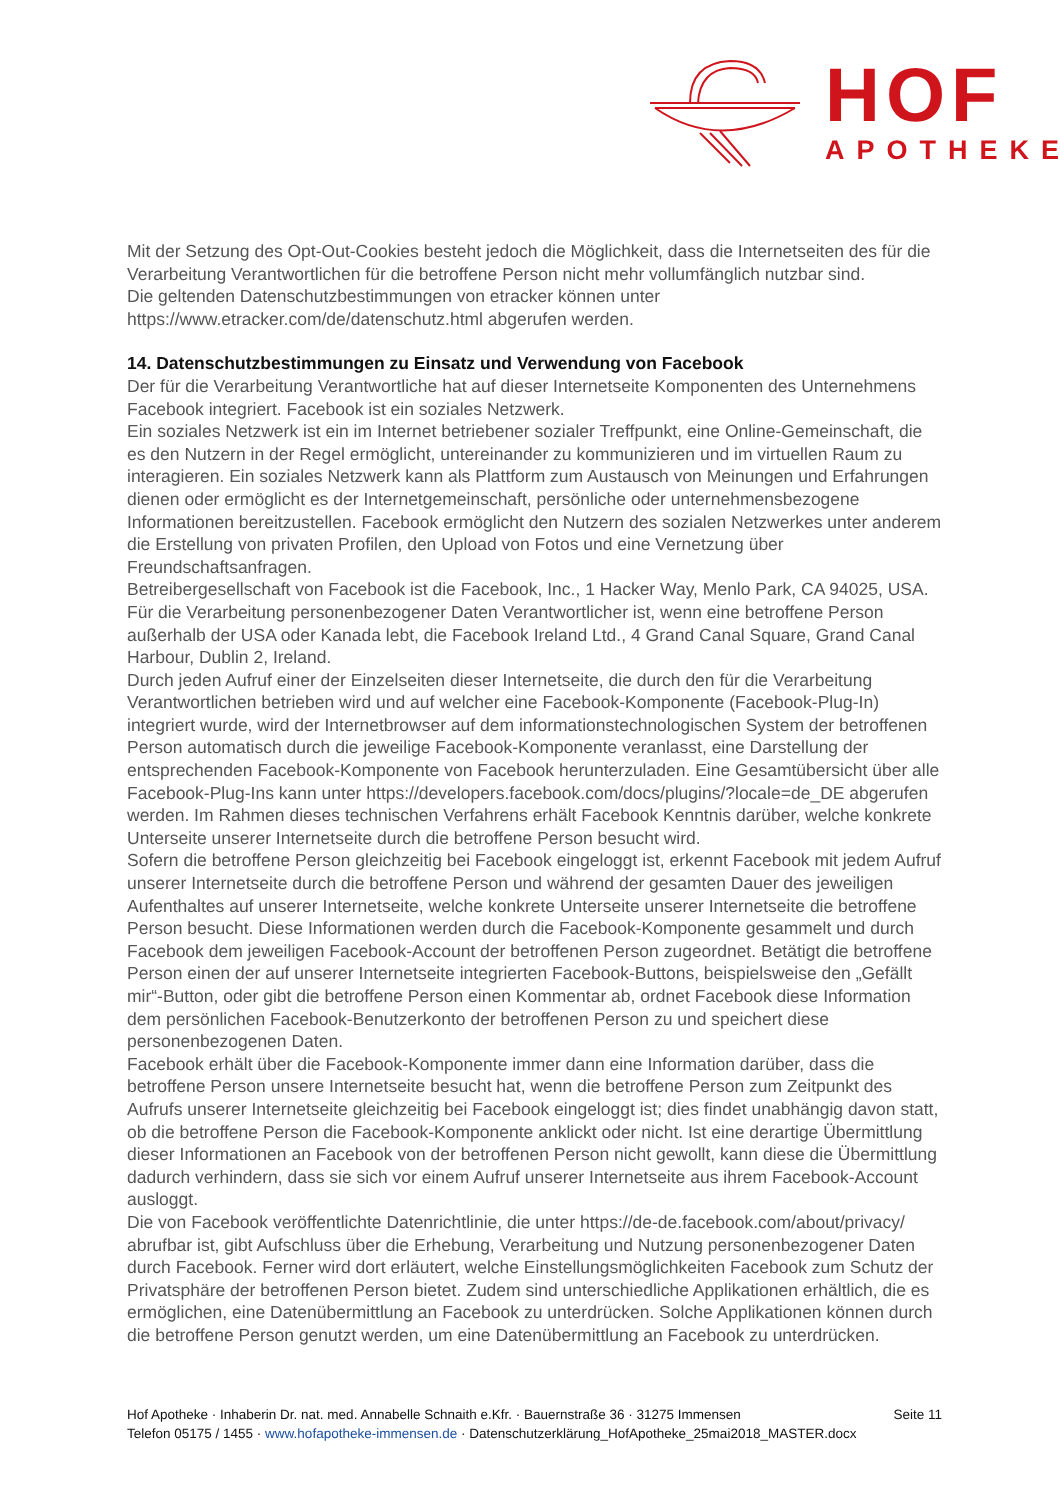HOF
APOTHEKE
Mit der Setzung des Opt-Out-Cookies besteht jedoch die Möglichkeit, dass die Internetseiten des für die Verar­beitung Verantwortlichen für die betroffene Person nicht mehr vollumfänglich nutzbar sind.
Die geltenden Datenschutzbestimmungen von etracker können unter
https://www.etracker.com/de/datenschutz.html abgerufen werden.
14. Datenschutzbestimmungen zu Einsatz und Verwendung von Facebook
Der für die Verarbeitung Verantwortliche hat auf dieser Internetseite Komponenten des Unternehmens Facebook integriert. Facebook ist ein soziales Netzwerk.
Ein soziales Netzwerk ist ein im Internet betriebener sozialer Treffpunkt, eine Online-Gemeinschaft, die es den Nutzern in der Regel ermöglicht, untereinander zu kommunizieren und im virtuellen Raum zu interagieren. Ein soziales Netzwerk kann als Plattform zum Austausch von Meinungen und Erfahrungen dienen oder ermöglicht es der Internetgemeinschaft, persönliche oder unternehmensbezogene Informationen bereitzustellen. Facebook ermöglicht den Nutzern des sozialen Netzwerkes unter anderem die Erstellung von privaten Profilen, den Upload von Fotos und eine Vernetzung über Freundschaftsanfragen.
Betreibergesellschaft von Facebook ist die Facebook, Inc., 1 Hacker Way, Menlo Park, CA 94025, USA. Für die Verarbeitung personenbezogener Daten Verantwortlicher ist, wenn eine betroffene Person außerhalb der USA oder Kanada lebt, die Facebook Ireland Ltd., 4 Grand Canal Square, Grand Canal Harbour, Dublin 2, Ireland.
Durch jeden Aufruf einer der Einzelseiten dieser Internetseite, die durch den für die Verarbeitung Verantwortli­chen betrieben wird und auf welcher eine Facebook-Komponente (Facebook-Plug-In) integriert wurde, wird der Internetbrowser auf dem informationstechnologischen System der betroffenen Person automatisch durch die jeweilige Facebook-Komponente veranlasst, eine Darstellung der entsprechenden Facebook-Komponente von Facebook herunterzuladen. Eine Gesamtübersicht über alle Facebook-Plug-Ins kann unter https://developers.facebook.com/docs/plugins/?locale=de_DE abgerufen werden. Im Rahmen dieses technischen Verfahrens erhält Facebook Kenntnis darüber, welche konkrete Unterseite unserer Internetseite durch die be­troffene Person besucht wird.
Sofern die betroffene Person gleichzeitig bei Facebook eingeloggt ist, erkennt Facebook mit jedem Aufruf unserer Internetseite durch die betroffene Person und während der gesamten Dauer des jeweiligen Aufenthaltes auf un­serer Internetseite, welche konkrete Unterseite unserer Internetseite die betroffene Person besucht. Diese Infor­mationen werden durch die Facebook-Komponente gesammelt und durch Facebook dem jeweiligen Facebook-Account der betroffenen Person zugeordnet. Betätigt die betroffene Person einen der auf unserer Internetseite integrierten Facebook-Buttons, beispielsweise den „Gefällt mir“-Button, oder gibt die betroffene Person einen Kommentar ab, ordnet Facebook diese Information dem persönlichen Facebook-Benutzerkonto der betroffenen Person zu und speichert diese personenbezogenen Daten.
Facebook erhält über die Facebook-Komponente immer dann eine Information darüber, dass die betroffene Per­son unsere Internetseite besucht hat, wenn die betroffene Person zum Zeitpunkt des Aufrufs unserer Internetsei­te gleichzeitig bei Facebook eingeloggt ist; dies findet unabhängig davon statt, ob die betroffene Person die Fa­cebook-Komponente anklickt oder nicht. Ist eine derartige Übermittlung dieser Informationen an Facebook von der betroffenen Person nicht gewollt, kann diese die Übermittlung dadurch verhindern, dass sie sich vor einem Aufruf unserer Internetseite aus ihrem Facebook-Account ausloggt.
Die von Facebook veröffentlichte Datenrichtlinie, die unter https://de-de.facebook.com/about/privacy/ abrufbar ist, gibt Aufschluss über die Erhebung, Verarbeitung und Nutzung personenbezogener Daten durch Facebook. Fer­ner wird dort erläutert, welche Einstellungsmöglichkeiten Facebook zum Schutz der Privatsphäre der betroffenen Person bietet. Zudem sind unterschiedliche Applikationen erhältlich, die es ermöglichen, eine Datenübermittlung an Facebook zu unterdrücken. Solche Applikationen können durch die betroffene Person genutzt werden, um eine Datenübermittlung an Facebook zu unterdrücken.
Seite 11 Hof Apotheke · Inhaberin Dr. nat. med. Annabelle Schnaith e.Kfr. · Bauernstraße 36 · 31275 Immensen
Telefon 05175 / 1455 · www.hofapotheke-immensen.de · Datenschutzerklärung_HofApotheke_25mai2018_MASTER.docx